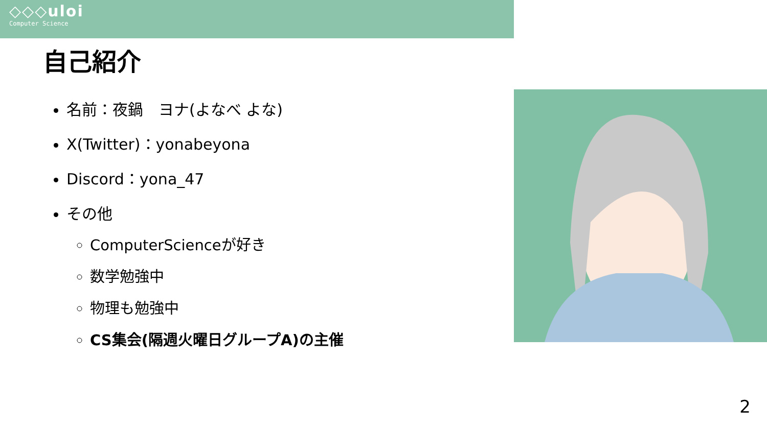◇◇◇uloi
Computer Science
自己紹介
名前：夜鍋　ヨナ(よなべ よな)
X(Twitter)：yonabeyona
Discord：yona_47
その他
ComputerScienceが好き
数学勉強中
物理も勉強中
CS集会(隔週火曜日グループA)の主催
2